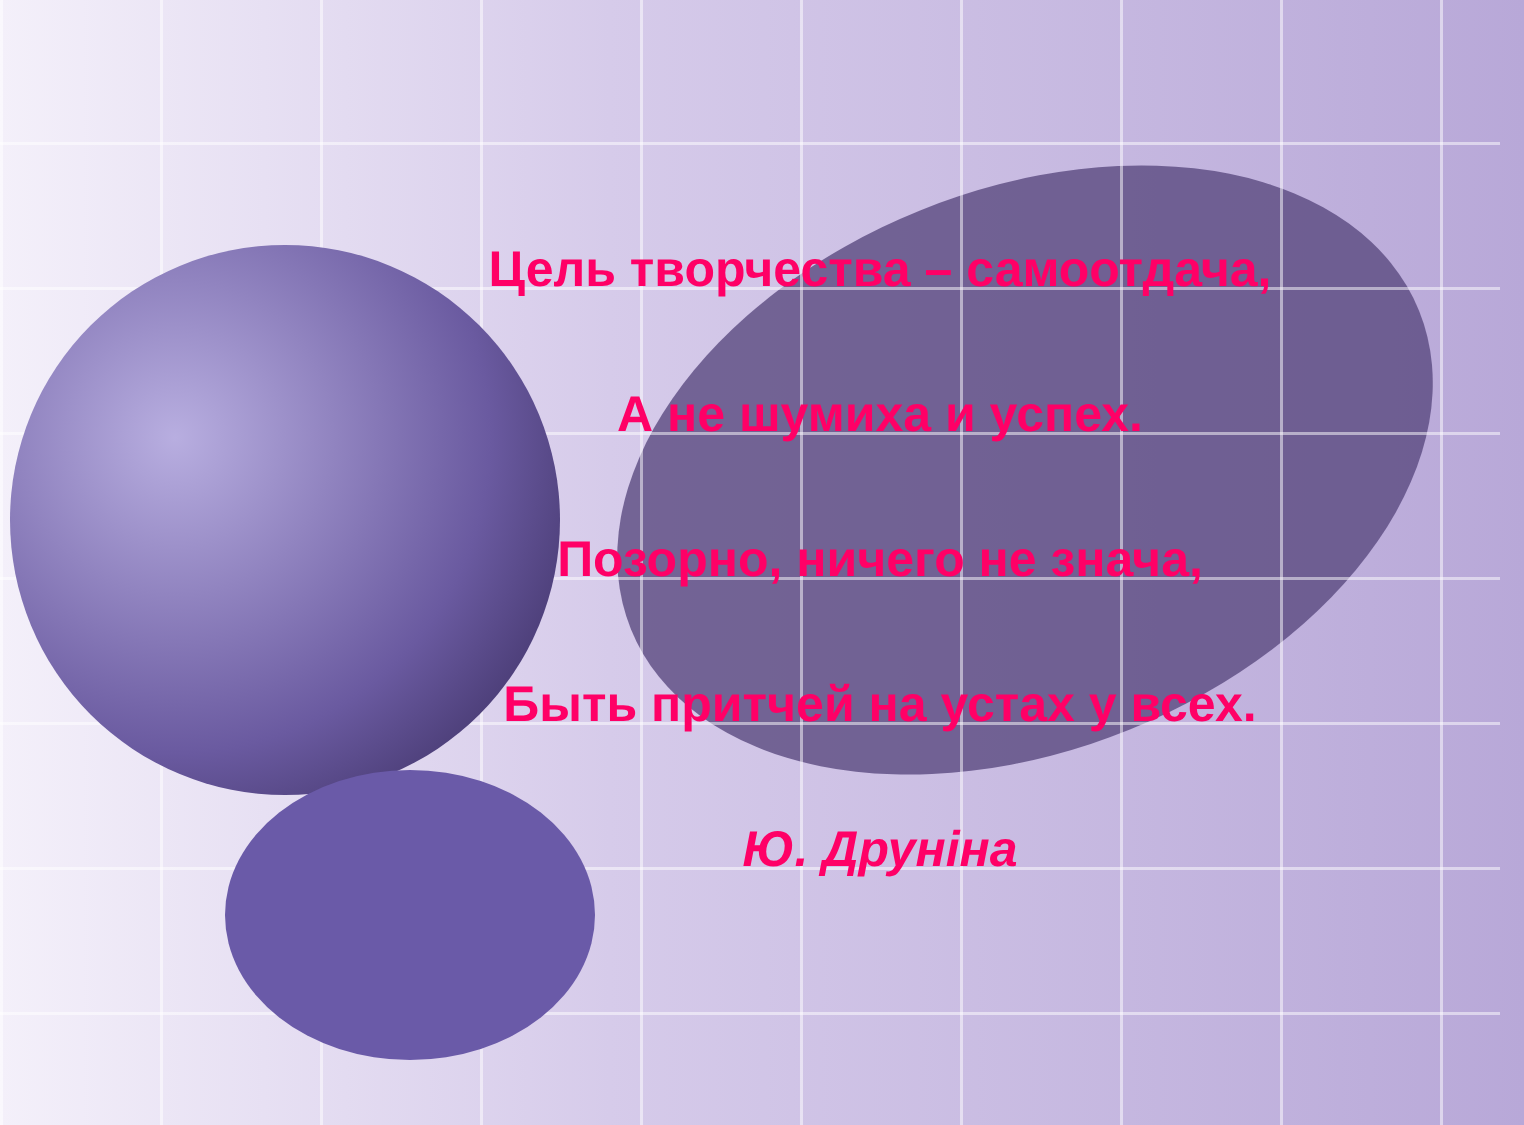Цель творчества – самоотдача,
А не шумиха и успех.
Позорно, ничего не знача,
Быть притчей на устах у всех.
Ю. Друніна